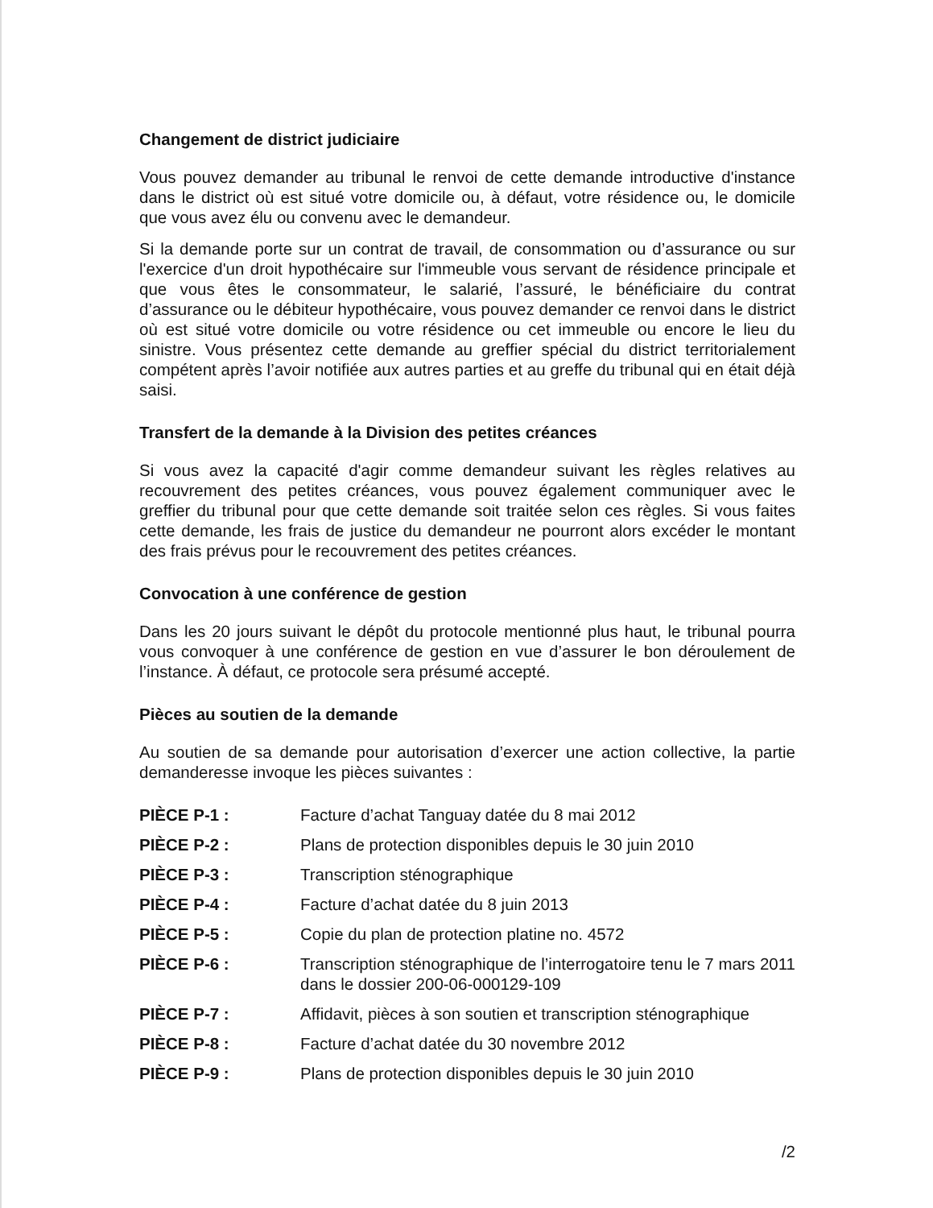Changement de district judiciaire
Vous pouvez demander au tribunal le renvoi de cette demande introductive d'instance dans le district où est situé votre domicile ou, à défaut, votre résidence ou, le domicile que vous avez élu ou convenu avec le demandeur.
Si la demande porte sur un contrat de travail, de consommation ou d’assurance ou sur l'exercice d'un droit hypothécaire sur l'immeuble vous servant de résidence principale et que vous êtes le consommateur, le salarié, l’assuré, le bénéficiaire du contrat d’assurance ou le débiteur hypothécaire, vous pouvez demander ce renvoi dans le district où est situé votre domicile ou votre résidence ou cet immeuble ou encore le lieu du sinistre. Vous présentez cette demande au greffier spécial du district territorialement compétent après l’avoir notifiée aux autres parties et au greffe du tribunal qui en était déjà saisi.
Transfert de la demande à la Division des petites créances
Si vous avez la capacité d'agir comme demandeur suivant les règles relatives au recouvrement des petites créances, vous pouvez également communiquer avec le greffier du tribunal pour que cette demande soit traitée selon ces règles. Si vous faites cette demande, les frais de justice du demandeur ne pourront alors excéder le montant des frais prévus pour le recouvrement des petites créances.
Convocation à une conférence de gestion
Dans les 20 jours suivant le dépôt du protocole mentionné plus haut, le tribunal pourra vous convoquer à une conférence de gestion en vue d’assurer le bon déroulement de l’instance. À défaut, ce protocole sera présumé accepté.
Pièces au soutien de la demande
Au soutien de sa demande pour autorisation d’exercer une action collective, la partie demanderesse invoque les pièces suivantes :
| PIÈCE P-1 : | Facture d’achat Tanguay datée du 8 mai 2012 |
| PIÈCE P-2 : | Plans de protection disponibles depuis le 30 juin 2010 |
| PIÈCE P-3 : | Transcription sténographique |
| PIÈCE P-4 : | Facture d’achat datée du 8 juin 2013 |
| PIÈCE P-5 : | Copie du plan de protection platine no. 4572 |
| PIÈCE P-6 : | Transcription sténographique de l’interrogatoire tenu le 7 mars 2011 dans le dossier 200-06-000129-109 |
| PIÈCE P-7 : | Affidavit, pièces à son soutien et transcription sténographique |
| PIÈCE P-8 : | Facture d’achat datée du 30 novembre 2012 |
| PIÈCE P-9 : | Plans de protection disponibles depuis le 30 juin 2010 |
/2